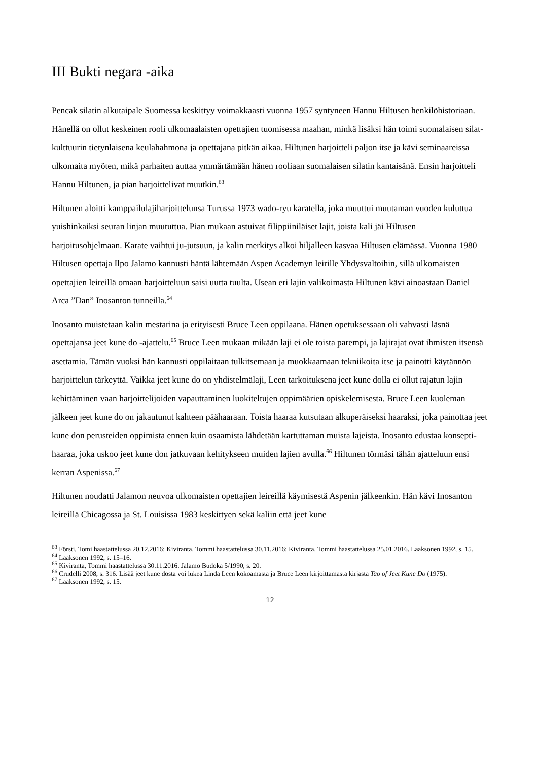III Bukti negara -aika
Pencak silatin alkutaipale Suomessa keskittyy voimakkaasti vuonna 1957 syntyneen Hannu Hiltusen henkilöhistoriaan. Hänellä on ollut keskeinen rooli ulkomaalaisten opettajien tuomisessa maahan, minkä lisäksi hän toimi suomalaisen silat-kulttuurin tietynlaisena keulahahmona ja opettajana pitkän aikaa. Hiltunen harjoitteli paljon itse ja kävi seminaareissa ulkomaita myöten, mikä parhaiten auttaa ymmärtämään hänen rooliaan suomalaisen silatin kantaisänä. Ensin harjoitteli Hannu Hiltunen, ja pian harjoittelivat muutkin.<sup>63</sup>
Hiltunen aloitti kamppailulajiharjoittelunsa Turussa 1973 wado-ryu karatella, joka muuttui muutaman vuoden kuluttua yuishinkaiksi seuran linjan muututtua. Pian mukaan astuivat filippiiniläiset lajit, joista kali jäi Hiltusen harjoitusohjelmaan. Karate vaihtui ju-jutsuun, ja kalin merkitys alkoi hiljalleen kasvaa Hiltusen elämässä. Vuonna 1980 Hiltusen opettaja Ilpo Jalamo kannusti häntä lähtemään Aspen Academyn leirille Yhdysvaltoihin, sillä ulkomaisten opettajien leireillä omaan harjoitteluun saisi uutta tuulta. Usean eri lajin valikoimasta Hiltunen kävi ainoastaan Daniel Arca ”Dan” Inosanton tunneilla.<sup>64</sup>
Inosanto muistetaan kalin mestarina ja erityisesti Bruce Leen oppilaana. Hänen opetuksessaan oli vahvasti läsnä opettajansa jeet kune do -ajattelu.<sup>65</sup> Bruce Leen mukaan mikään laji ei ole toista parempi, ja lajirajat ovat ihmisten itsensä asettamia. Tämän vuoksi hän kannusti oppilaitaan tulkitsemaan ja muokkaamaan tekniikoita itse ja painotti käytännön harjoittelun tärkeyttä. Vaikka jeet kune do on yhdistelmälaji, Leen tarkoituksena jeet kune dolla ei ollut rajatun lajin kehittäminen vaan harjoittelijoiden vapauttaminen luokiteltujen oppimäärien opiskelemisesta. Bruce Leen kuoleman jälkeen jeet kune do on jakautunut kahteen päähaaraan. Toista haaraa kutsutaan alkuperäiseksi haaraksi, joka painottaa jeet kune don perusteiden oppimista ennen kuin osaamista lähdetään kartuttaman muista lajeista. Inosanto edustaa konsepti-haaraa, joka uskoo jeet kune don jatkuvaan kehitykseen muiden lajien avulla.<sup>66</sup> Hiltunen törmäsi tähän ajatteluun ensi kerran Aspenissa.<sup>67</sup>
Hiltunen noudatti Jalamon neuvoa ulkomaisten opettajien leireillä käymisestä Aspenin jälkeenkin. Hän kävi Inosanton leireillä Chicagossa ja St. Louisissa 1983 keskittyen sekä kaliin että jeet kune
<sup>63</sup> Försti, Tomi haastattelussa 20.12.2016; Kiviranta, Tommi haastattelussa 30.11.2016; Kiviranta, Tommi haastattelussa 25.01.2016. Laaksonen 1992, s. 15.
<sup>64</sup> Laaksonen 1992, s. 15–16.
<sup>65</sup> Kiviranta, Tommi haastattelussa 30.11.2016. Jalamo Budoka 5/1990, s. 20.
<sup>66</sup> Crudelli 2008, s. 316. Lisää jeet kune dosta voi lukea Linda Leen kokoamasta ja Bruce Leen kirjoittamasta kirjasta Tao of Jeet Kune Do (1975).
<sup>67</sup> Laaksonen 1992, s. 15.
12